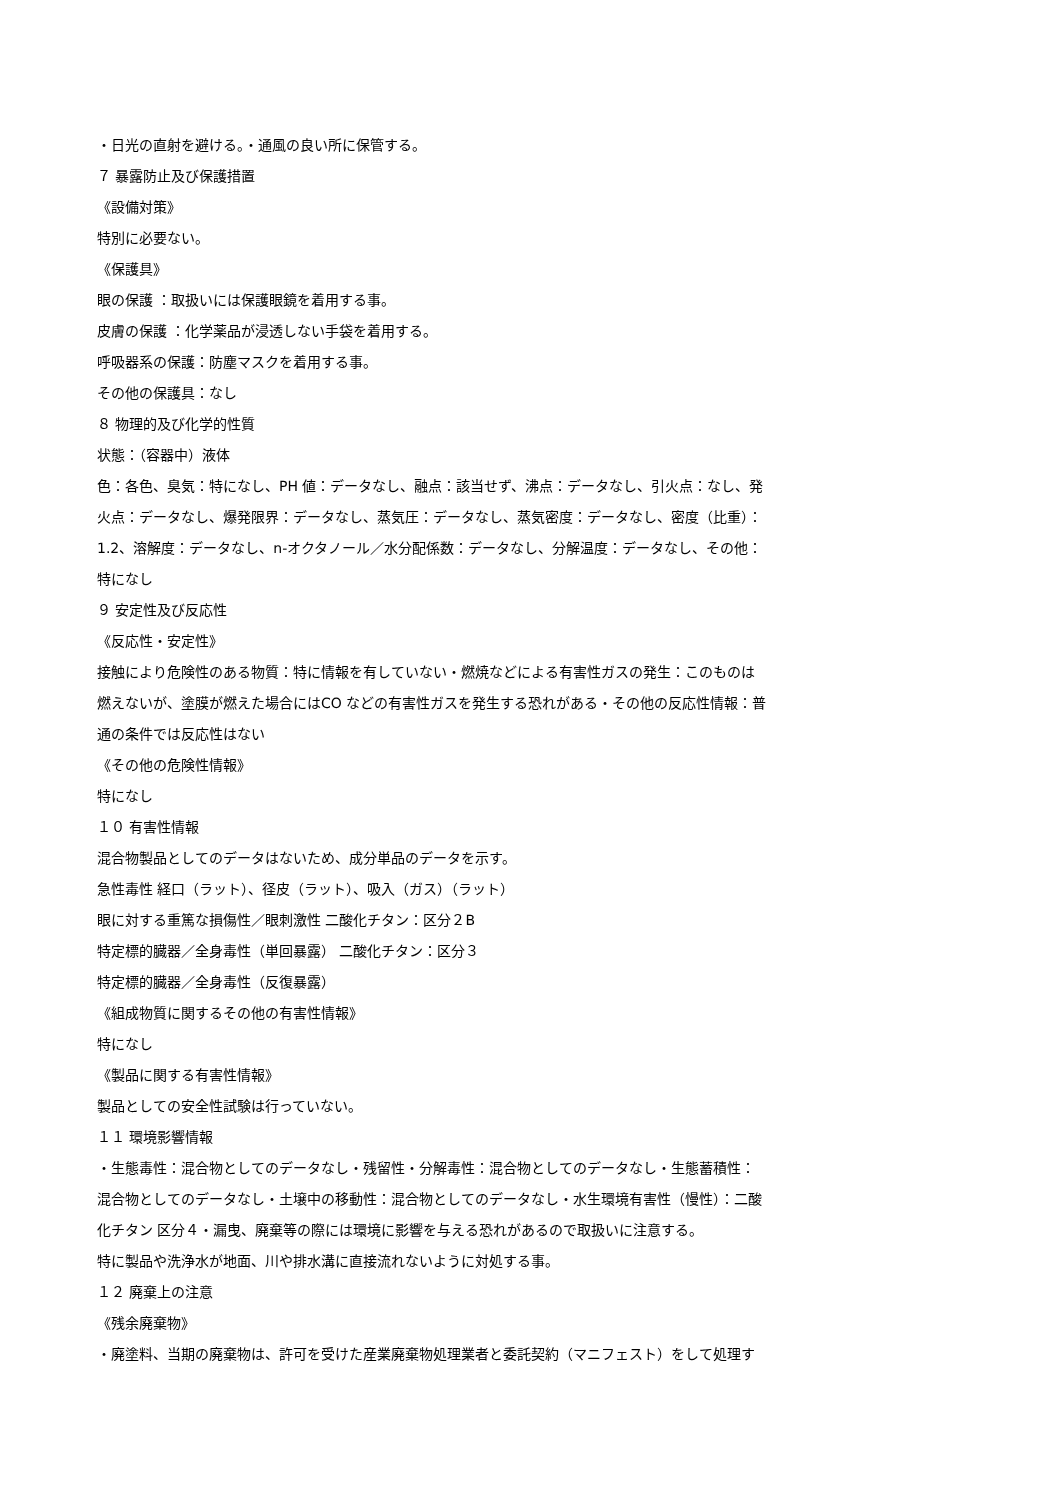・日光の直射を避ける。・通風の良い所に保管する。
７ 暴露防止及び保護措置
《設備対策》
特別に必要ない。
《保護具》
眼の保護 ：取扱いには保護眼鏡を着用する事。
皮膚の保護 ：化学薬品が浸透しない手袋を着用する。
呼吸器系の保護：防塵マスクを着用する事。
その他の保護具：なし
８ 物理的及び化学的性質
状態：（容器中）液体
色：各色、臭気：特になし、PH 値：データなし、融点：該当せず、沸点：データなし、引火点：なし、発
火点：データなし、爆発限界：データなし、蒸気圧：データなし、蒸気密度：データなし、密度（比重）：
1.2、溶解度：データなし、n-オクタノール／水分配係数：データなし、分解温度：データなし、その他：
特になし
９ 安定性及び反応性
《反応性・安定性》
接触により危険性のある物質：特に情報を有していない・燃焼などによる有害性ガスの発生：このものは
燃えないが、塗膜が燃えた場合にはCO などの有害性ガスを発生する恐れがある・その他の反応性情報：普
通の条件では反応性はない
《その他の危険性情報》
特になし
１０ 有害性情報
混合物製品としてのデータはないため、成分単品のデータを示す。
急性毒性 経口（ラット）、径皮（ラット）、吸入（ガス）（ラット）
眼に対する重篤な損傷性／眼刺激性 二酸化チタン：区分２B
特定標的臓器／全身毒性（単回暴露） 二酸化チタン：区分３
特定標的臓器／全身毒性（反復暴露）
《組成物質に関するその他の有害性情報》
特になし
《製品に関する有害性情報》
製品としての安全性試験は行っていない。
１１ 環境影響情報
・生態毒性：混合物としてのデータなし・残留性・分解毒性：混合物としてのデータなし・生態蓄積性：
混合物としてのデータなし・土壌中の移動性：混合物としてのデータなし・水生環境有害性（慢性）：二酸
化チタン 区分４・漏曳、廃棄等の際には環境に影響を与える恐れがあるので取扱いに注意する。
特に製品や洗浄水が地面、川や排水溝に直接流れないように対処する事。
１２ 廃棄上の注意
《残余廃棄物》
・廃塗料、当期の廃棄物は、許可を受けた産業廃棄物処理業者と委託契約（マニフェスト）をして処理す